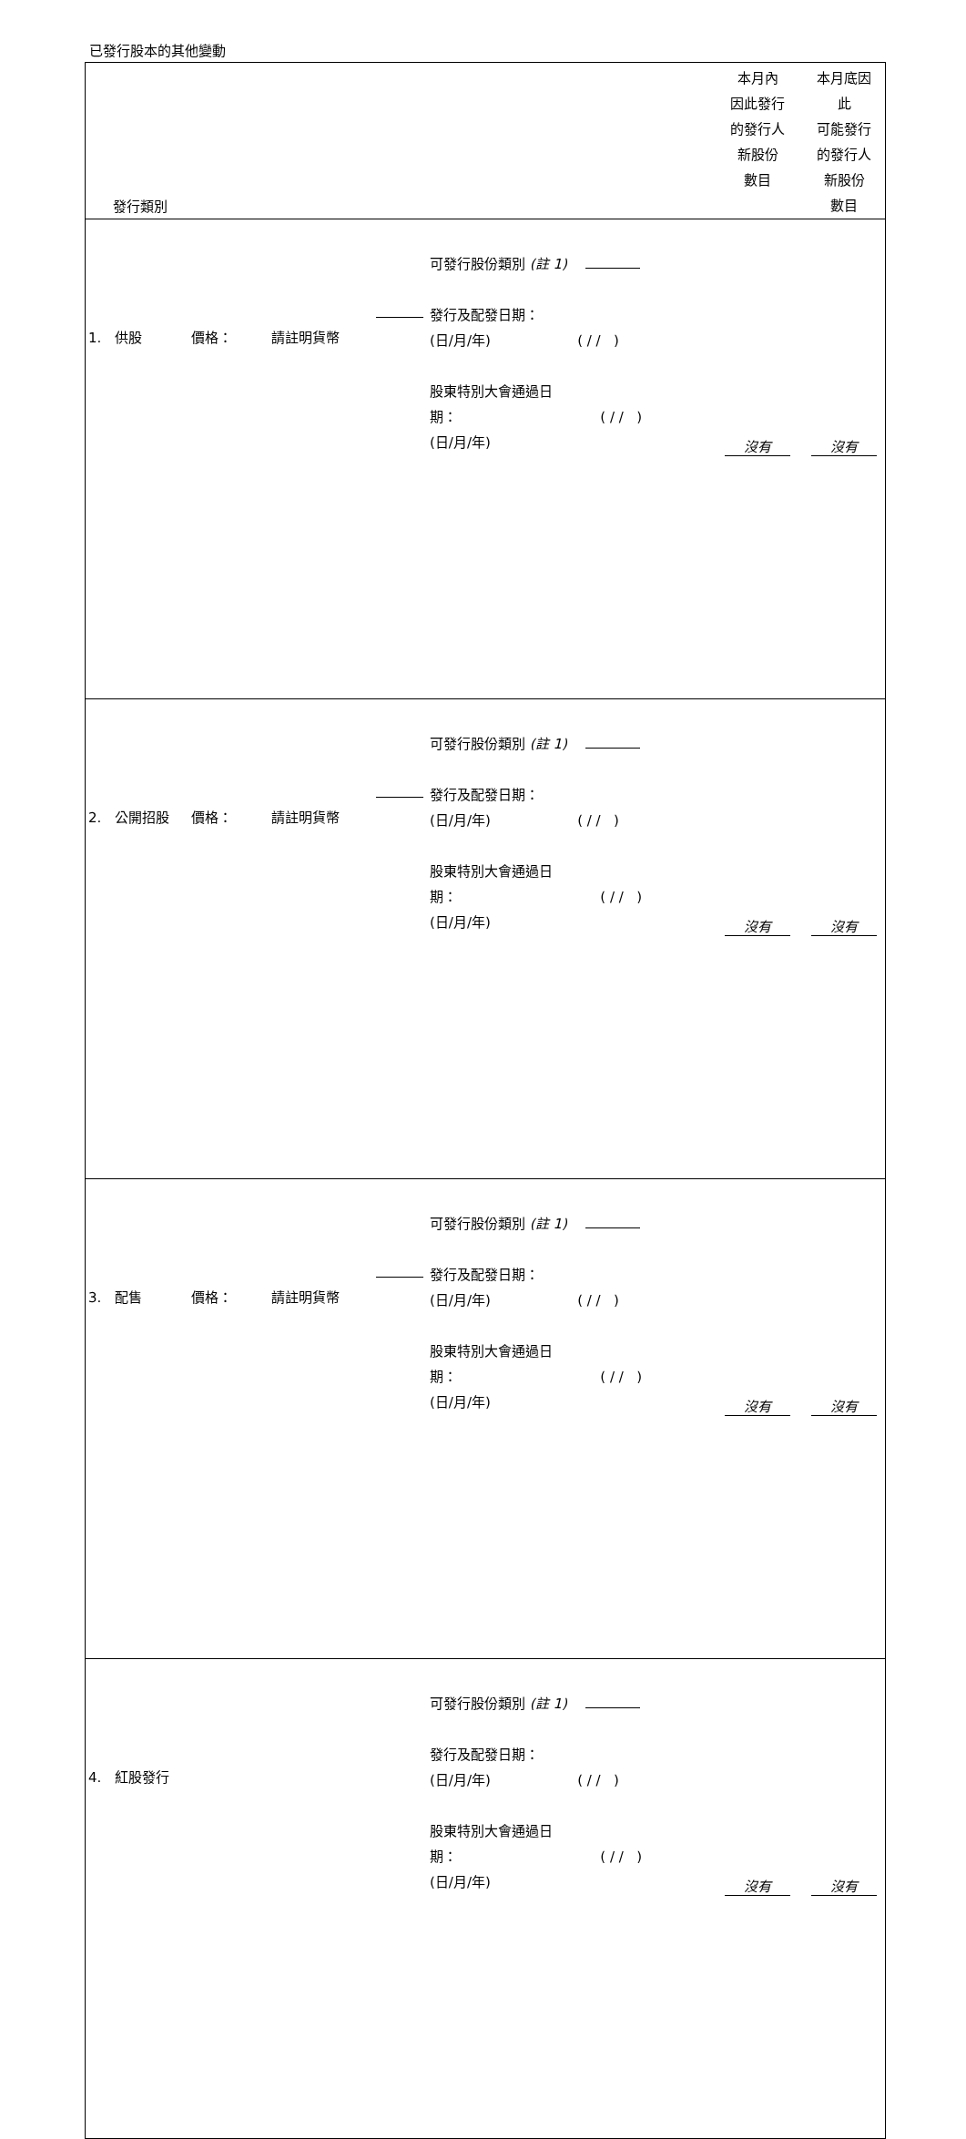已發行股本的其他變動
| 發行類別 | | | | | | 本月內 因此發行 的發行人 新股份 數目 | 本月底因 此 可能發行 的發行人 新股份 數目 |
| --- | --- | --- | --- | --- | --- | --- | --- |
| 1. 供股 | 價格： | 請註明貨幣 | | 可發行股份類別 (註 1) 發行及配發日期： (日/月/年) ( / / ) 股東特別大會通過日 期： ( / / ) (日/月/年) | | 沒有 | 沒有 |
| 2. 公開招股 | 價格： | 請註明貨幣 | | 可發行股份類別 (註 1) 發行及配發日期： (日/月/年) ( / / ) 股東特別大會通過日 期： ( / / ) (日/月/年) | | 沒有 | 沒有 |
| 3. 配售 | 價格： | 請註明貨幣 | | 可發行股份類別 (註 1) 發行及配發日期： (日/月/年) ( / / ) 股東特別大會通過日 期： ( / / ) (日/月/年) | | 沒有 | 沒有 |
| 4. 紅股發行 | | | | 可發行股份類別 (註 1) 發行及配發日期： (日/月/年) ( / / ) 股東特別大會通過日 期： ( / / ) (日/月/年) | | 沒有 | 沒有 |